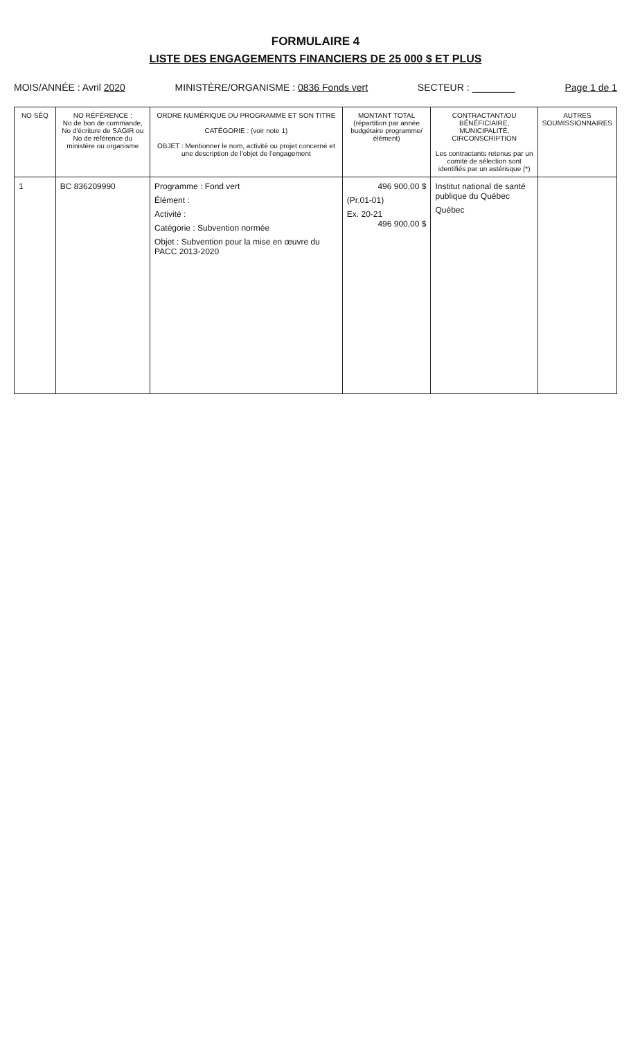FORMULAIRE 4
LISTE DES ENGAGEMENTS FINANCIERS DE 25 000 $ ET PLUS
MOIS/ANNÉE : Avril 2020 MINISTÈRE/ORGANISME : 0836 Fonds vert SECTEUR : ________ Page 1 de 1
| NO SÉQ | NO RÉFÉRENCE : No de bon de commande, No d'écriture de SAGIR ou No de référence du ministère ou organisme | ORDRE NUMÉRIQUE DU PROGRAMME ET SON TITRE CATÉGORIE : (voir note 1) OBJET : Mentionner le nom, activité ou projet concerné et une description de l'objet de l'engagement | MONTANT TOTAL (répartition par année budgétaire programme/élément) | CONTRACTANT/OU BÉNÉFICIAIRE, MUNICIPALITÉ, CIRCONSCRIPTION Les contractants retenus par un comité de sélection sont identifiés par un astérisque (*) | AUTRES SOUMISSIONNAIRES |
| --- | --- | --- | --- | --- | --- |
| 1 | BC 836209990 | Programme : Fond vert Élément : Activité : Catégorie : Subvention normée Objet : Subvention pour la mise en œuvre du PACC 2013-2020 | 496 900,00 $ (Pr.01-01) Ex. 20-21 496 900,00 $ | Institut national de santé publique du Québec Québec | |